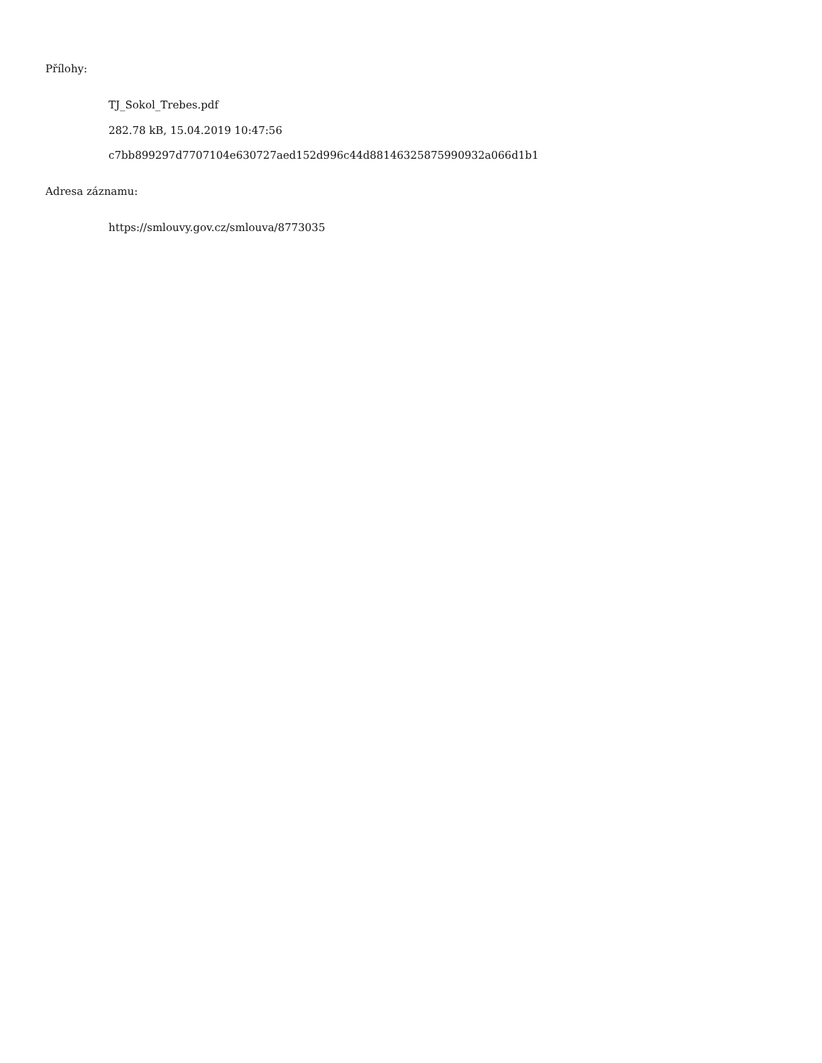Přílohy:
TJ_Sokol_Trebes.pdf
282.78 kB, 15.04.2019 10:47:56
c7bb899297d7707104e630727aed152d996c44d88146325875990932a066d1b1
Adresa záznamu:
https://smlouvy.gov.cz/smlouva/8773035